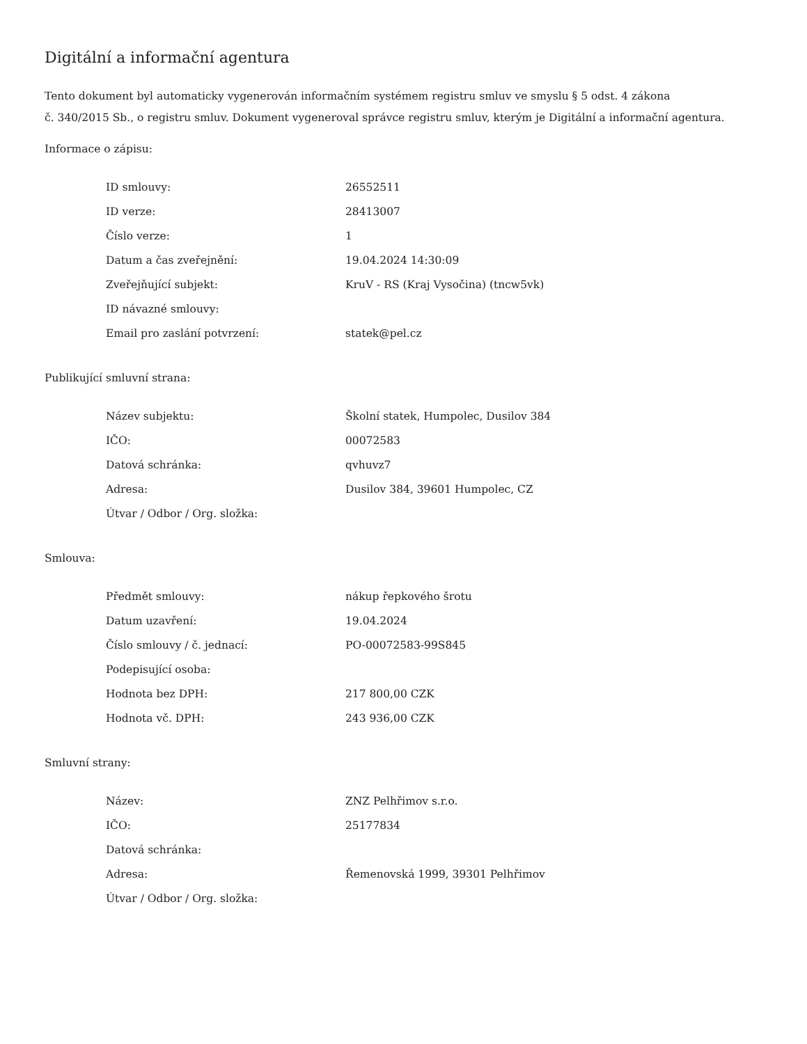Digitální a informační agentura
Tento dokument byl automaticky vygenerován informačním systémem registru smluv ve smyslu § 5 odst. 4 zákona
č. 340/2015 Sb., o registru smluv. Dokument vygeneroval správce registru smluv, kterým je Digitální a informační agentura.
Informace o zápisu:
| ID smlouvy: | 26552511 |
| ID verze: | 28413007 |
| Číslo verze: | 1 |
| Datum a čas zveřejnění: | 19.04.2024 14:30:09 |
| Zveřejňující subjekt: | KruV - RS (Kraj Vysočina) (tncw5vk) |
| ID návazné smlouvy: | |
| Email pro zaslání potvrzení: | statek@pel.cz |
Publikující smluvní strana:
| Název subjektu: | Školní statek, Humpolec, Dusilov 384 |
| IČO: | 00072583 |
| Datová schránka: | qvhuvz7 |
| Adresa: | Dusilov 384, 39601 Humpolec, CZ |
| Útvar / Odbor / Org. složka: | |
Smlouva:
| Předmět smlouvy: | nákup řepkového šrotu |
| Datum uzavření: | 19.04.2024 |
| Číslo smlouvy / č. jednací: | PO-00072583-99S845 |
| Podepisující osoba: | |
| Hodnota bez DPH: | 217 800,00 CZK |
| Hodnota vč. DPH: | 243 936,00 CZK |
Smluvní strany:
| Název: | ZNZ Pelhřimov s.r.o. |
| IČO: | 25177834 |
| Datová schránka: | |
| Adresa: | Řemenovská 1999, 39301 Pelhřimov |
| Útvar / Odbor / Org. složka: | |